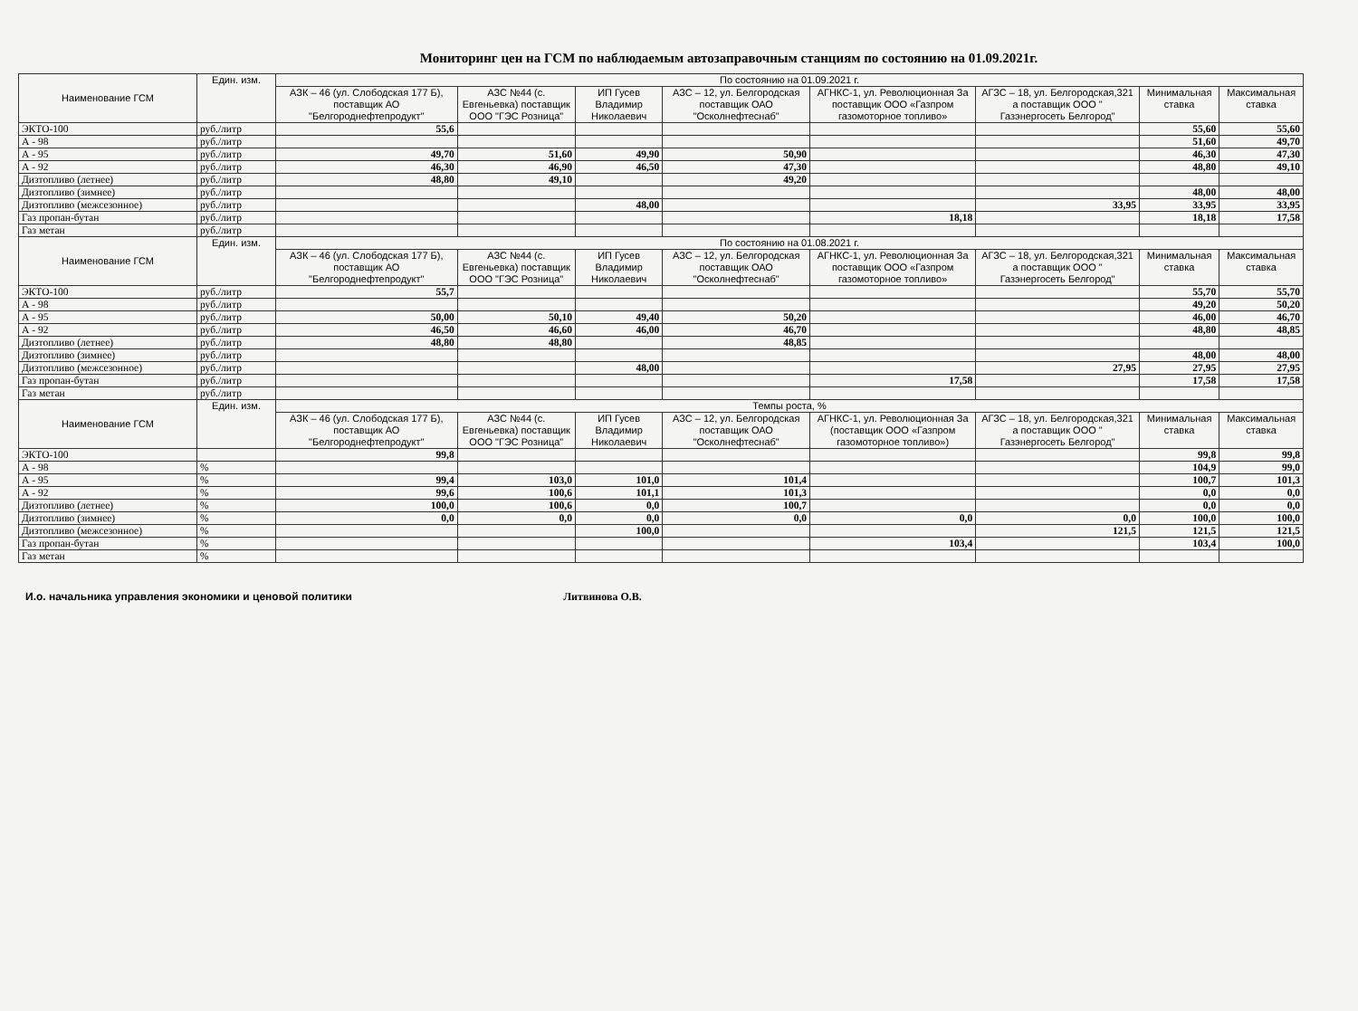Мониторинг цен на ГСМ по наблюдаемым автозаправочным станциям по состоянию на 01.09.2021г.
| Наименование ГСМ | Един. изм. | По состоянию на 01.09.2021 г. | | | | | | | |
| --- | --- | --- | --- | --- | --- | --- | --- | --- | --- |
| | | АЗК – 46 (ул. Слободская 177 Б), поставщик АО "Белгороднефтепродукт" | АЗС №44 (с. Евгеньевка) поставщик ООО "ГЭС Розница" | ИП Гусев Владимир Николаевич | АЗС – 12, ул. Белгородская поставщик ОАО "Осколнефтеснаб" | АГНКС-1, ул. Революционная За поставщик ООО «Газпром газомоторное топливо» | АГЗС – 18, ул. Белгородская,321 а поставщик ООО " Газэнергосеть Белгород" | Минимальная ставка | Максимальная ставка |
| ЭКТО-100 | руб./литр | 55,6 | | | | | | 55,60 | 55,60 |
| А - 98 | руб./литр | | | | | | | 51,60 | 49,70 |
| А - 95 | руб./литр | 49,70 | 51,60 | 49,90 | 50,90 | | | 46,30 | 47,30 |
| А - 92 | руб./литр | 46,30 | 46,90 | 46,50 | 47,30 | | | 48,80 | 49,10 |
| Дизтопливо (летнее) | руб./литр | 48,80 | 49,10 | | 49,20 | | | | |
| Дизтопливо (зимнее) | руб./литр | | | | | | | 48,00 | 48,00 |
| Дизтопливо (межсезонное) | руб./литр | | | 48,00 | | | 33,95 | 33,95 | 33,95 |
| Газ пропан-бутан | руб./литр | | | | | 18,18 | | 18,18 | 17,58 |
| Газ метан | руб./литр | | | | | | | | |
| Наименование ГСМ | Един. изм. | По состоянию на 01.08.2021 г. | | | | | | | |
| | | АЗК – 46 (ул. Слободская 177 Б), поставщик АО "Белгороднефтепродукт" | АЗС №44 (с. Евгеньевка) поставщик ООО "ГЭС Розница" | ИП Гусев Владимир Николаевич | АЗС – 12, ул. Белгородская поставщик ОАО "Осколнефтеснаб" | АГНКС-1, ул. Революционная За поставщик ООО «Газпром газомоторное топливо» | АГЗС – 18, ул. Белгородская,321 а поставщик ООО " Газэнергосеть Белгород" | Минимальная ставка | Максимальная ставка |
| ЭКТО-100 | руб./литр | 55,7 | | | | | | 55,70 | 55,70 |
| А - 98 | руб./литр | | | | | | | 49,20 | 50,20 |
| А - 95 | руб./литр | 50,00 | 50,10 | 49,40 | 50,20 | | | 46,00 | 46,70 |
| А - 92 | руб./литр | 46,50 | 46,60 | 46,00 | 46,70 | | | 48,80 | 48,85 |
| Дизтопливо (летнее) | руб./литр | 48,80 | 48,80 | | 48,85 | | | | |
| Дизтопливо (зимнее) | руб./литр | | | | | | | 48,00 | 48,00 |
| Дизтопливо (межсезонное) | руб./литр | | | 48,00 | | | 27,95 | 27,95 | 27,95 |
| Газ пропан-бутан | руб./литр | | | | | 17,58 | | 17,58 | 17,58 |
| Газ метан | руб./литр | | | | | | | | |
| Наименование ГСМ | Един. изм. | Темпы роста, % | | | | | | | |
| | | АЗК – 46 (ул. Слободская 177 Б), поставщик АО "Белгороднефтепродукт" | АЗС №44 (с. Евгеньевка) поставщик ООО "ГЭС Розница" | ИП Гусев Владимир Николаевич | АЗС – 12, ул. Белгородская поставщик ОАО "Осколнефтеснаб" | АГНКС-1, ул. Революционная За (поставщик ООО «Газпром газомоторное топливо») | АГЗС – 18, ул. Белгородская,321 а поставщик ООО " Газэнергосеть Белгород" | Минимальная ставка | Максимальная ставка |
| ЭКТО-100 | | 99,8 | | | | | | 99,8 | 99,8 |
| А - 98 | % | | | | | | | 104,9 | 99,0 |
| А - 95 | % | 99,4 | 103,0 | 101,0 | 101,4 | | | 100,7 | 101,3 |
| А - 92 | % | 99,6 | 100,6 | 101,1 | 101,3 | | | 0,0 | 0,0 |
| Дизтопливо (летнее) | % | 100,0 | 100,6 | 0,0 | 100,7 | | | 0,0 | 0,0 |
| Дизтопливо (зимнее) | % | 0,0 | 0,0 | 0,0 | 0,0 | 0,0 | 0,0 | 100,0 | 100,0 |
| Дизтопливо (межсезонное) | % | | | 100,0 | | | 121,5 | 121,5 | 121,5 |
| Газ пропан-бутан | % | | | | | 103,4 | | 103,4 | 100,0 |
| Газ метан | % | | | | | | | | |
И.о. начальника управления экономики и ценовой политики Литвинова О.В.